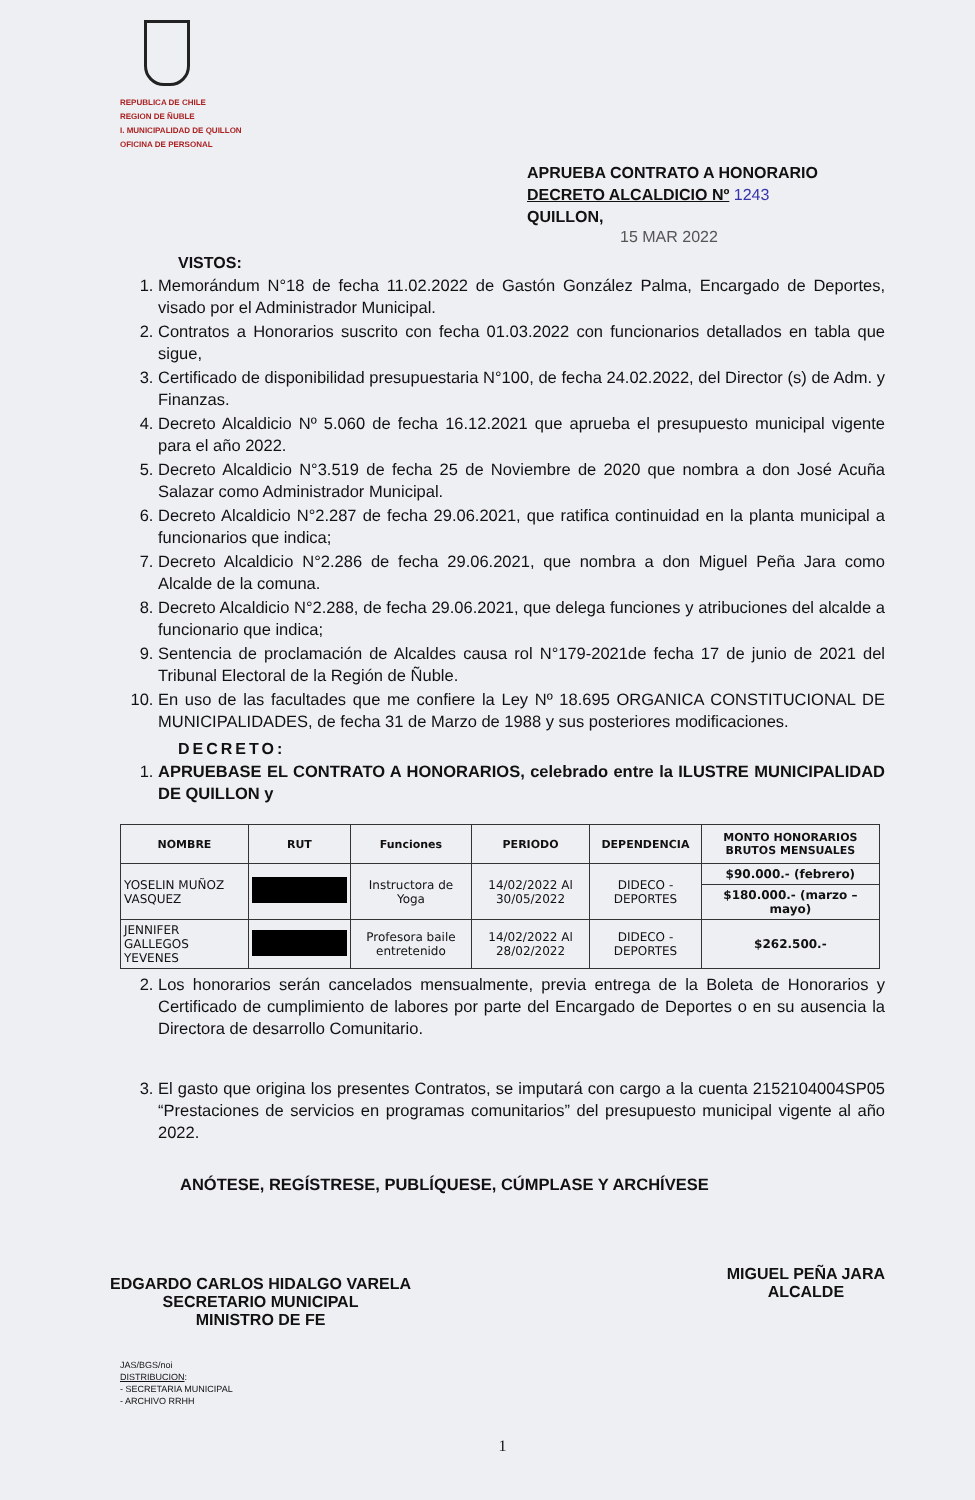REPUBLICA DE CHILE
REGION DE ÑUBLE
I. MUNICIPALIDAD DE QUILLON
OFICINA DE PERSONAL
APRUEBA CONTRATO A HONORARIO
DECRETO ALCALDICIO Nº 1243
QUILLON,
15 MAR 2022
VISTOS:
1. Memorándum N°18 de fecha 11.02.2022 de Gastón González Palma, Encargado de Deportes, visado por el Administrador Municipal.
2. Contratos a Honorarios suscrito con fecha 01.03.2022 con funcionarios detallados en tabla que sigue,
3. Certificado de disponibilidad presupuestaria N°100, de fecha 24.02.2022, del Director (s) de Adm. y Finanzas.
4. Decreto Alcaldicio Nº 5.060 de fecha 16.12.2021 que aprueba el presupuesto municipal vigente para el año 2022.
5. Decreto Alcaldicio N°3.519 de fecha 25 de Noviembre de 2020 que nombra a don José Acuña Salazar como Administrador Municipal.
6. Decreto Alcaldicio N°2.287 de fecha 29.06.2021, que ratifica continuidad en la planta municipal a funcionarios que indica;
7. Decreto Alcaldicio N°2.286 de fecha 29.06.2021, que nombra a don Miguel Peña Jara como Alcalde de la comuna.
8. Decreto Alcaldicio N°2.288, de fecha 29.06.2021, que delega funciones y atribuciones del alcalde a funcionario que indica;
9. Sentencia de proclamación de Alcaldes causa rol N°179-2021de fecha 17 de junio de 2021 del Tribunal Electoral de la Región de Ñuble.
10. En uso de las facultades que me confiere la Ley Nº 18.695 ORGANICA CONSTITUCIONAL DE MUNICIPALIDADES, de fecha 31 de Marzo de 1988 y sus posteriores modificaciones.
DECRETO:
1. APRUEBASE EL CONTRATO A HONORARIOS, celebrado entre la ILUSTRE MUNICIPALIDAD DE QUILLON y
| NOMBRE | RUT | Funciones | PERIODO | DEPENDENCIA | MONTO HONORARIOS BRUTOS MENSUALES |
| --- | --- | --- | --- | --- | --- |
| YOSELIN MUÑOZ VASQUEZ | | Instructora de Yoga | 14/02/2022 Al 30/05/2022 | DIDECO - DEPORTES | $90.000.- (febrero) |
| | | | | | $180.000.- (marzo – mayo) |
| JENNIFER GALLEGOS YEVENES | | Profesora baile entretenido | 14/02/2022 Al 28/02/2022 | DIDECO - DEPORTES | $262.500.- |
2. Los honorarios serán cancelados mensualmente, previa entrega de la Boleta de Honorarios y Certificado de cumplimiento de labores por parte del Encargado de Deportes o en su ausencia la Directora de desarrollo Comunitario.
3. El gasto que origina los presentes Contratos, se imputará con cargo a la cuenta 2152104004SP05 “Prestaciones de servicios en programas comunitarios” del presupuesto municipal vigente al año 2022.
ANÓTESE, REGÍSTRESE, PUBLÍQUESE, CÚMPLASE Y ARCHÍVESE
EDGARDO CARLOS HIDALGO VARELA
SECRETARIO MUNICIPAL
MINISTRO DE FE
MIGUEL PEÑA JARA
ALCALDE
JAS/BGS/noi
DISTRIBUCION:
- SECRETARIA MUNICIPAL
- ARCHIVO RRHH
1